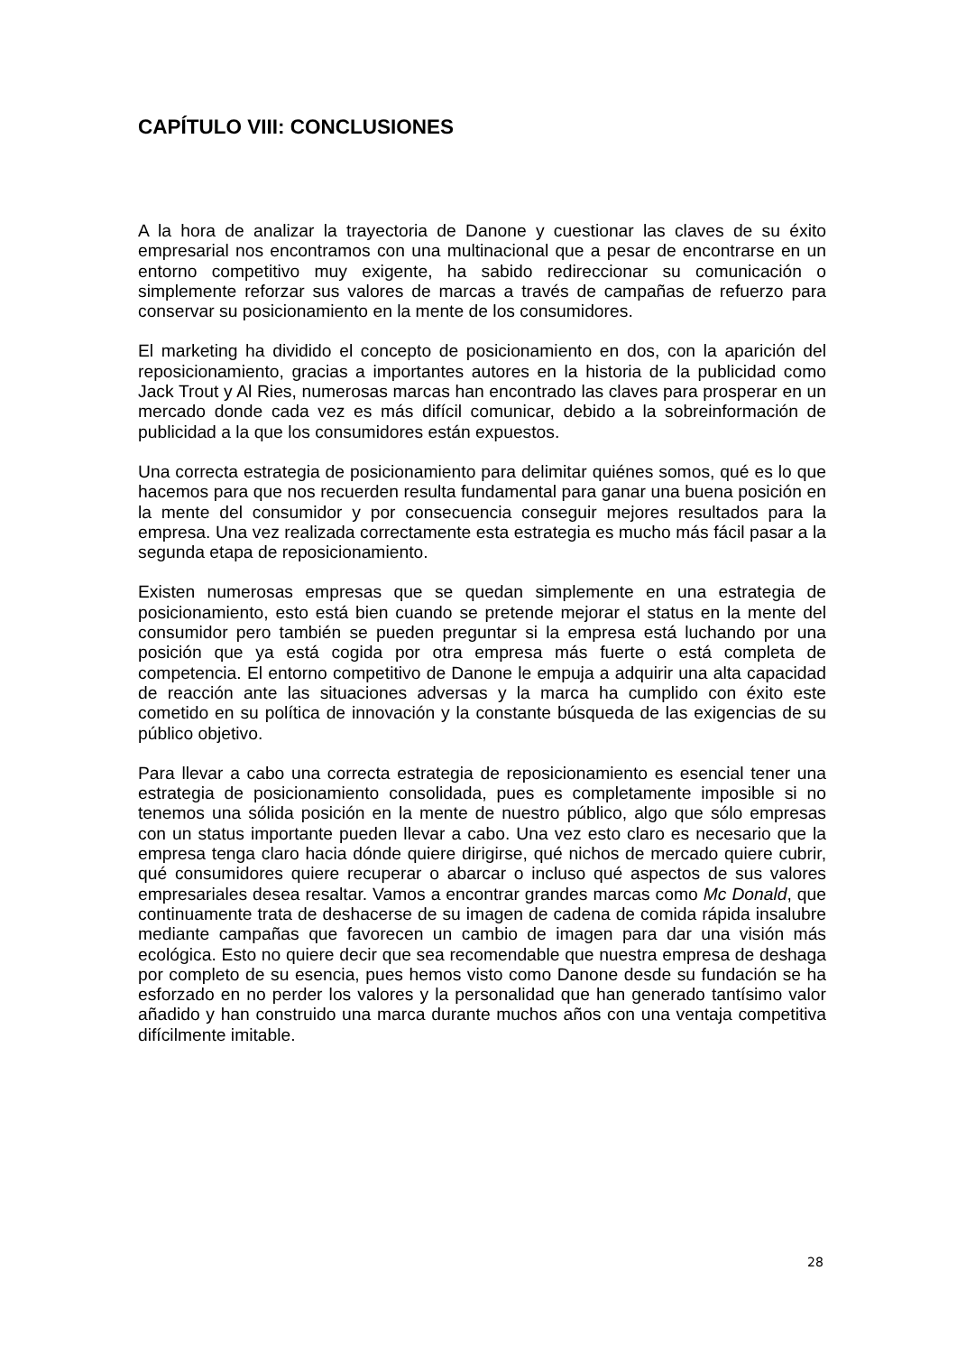CAPÍTULO VIII: CONCLUSIONES
A la hora de analizar la trayectoria de Danone y cuestionar las claves de su éxito empresarial nos encontramos con una multinacional que a pesar de encontrarse en un entorno competitivo muy exigente, ha sabido redireccionar su comunicación o simplemente reforzar sus valores de marcas a través de campañas de refuerzo para conservar su posicionamiento en la mente de los consumidores.
El marketing ha dividido el concepto de posicionamiento en dos, con la aparición del reposicionamiento, gracias a importantes autores en la historia de la publicidad como Jack Trout y Al Ries, numerosas marcas han encontrado las claves para prosperar en un mercado donde cada vez es más difícil comunicar, debido a la sobreinformación de publicidad a la que los consumidores están expuestos.
Una correcta estrategia de posicionamiento para delimitar quiénes somos, qué es lo que hacemos para que nos recuerden resulta fundamental para ganar una buena posición en la mente del consumidor y por consecuencia conseguir mejores resultados para la empresa. Una vez realizada correctamente esta estrategia es mucho más fácil pasar a la segunda etapa de reposicionamiento.
Existen numerosas empresas que se quedan simplemente en una estrategia de posicionamiento, esto está bien cuando se pretende mejorar el status en la mente del consumidor pero también se pueden preguntar si la empresa está luchando por una posición que ya está cogida por otra empresa más fuerte o está completa de competencia. El entorno competitivo de Danone le empuja a adquirir una alta capacidad de reacción ante las situaciones adversas y la marca ha cumplido con éxito este cometido en su política de innovación y la constante búsqueda de las exigencias de su público objetivo.
Para llevar a cabo una correcta estrategia de reposicionamiento es esencial tener una estrategia de posicionamiento consolidada, pues es completamente imposible si no tenemos una sólida posición en la mente de nuestro público, algo que sólo empresas con un status importante pueden llevar a cabo. Una vez esto claro es necesario que la empresa tenga claro hacia dónde quiere dirigirse, qué nichos de mercado quiere cubrir, qué consumidores quiere recuperar o abarcar o incluso qué aspectos de sus valores empresariales desea resaltar. Vamos a encontrar grandes marcas como Mc Donald, que continuamente trata de deshacerse de su imagen de cadena de comida rápida insalubre mediante campañas que favorecen un cambio de imagen para dar una visión más ecológica. Esto no quiere decir que sea recomendable que nuestra empresa de deshaga por completo de su esencia, pues hemos visto como Danone desde su fundación se ha esforzado en no perder los valores y la personalidad que han generado tantísimo valor añadido y han construido una marca durante muchos años con una ventaja competitiva difícilmente imitable.
28